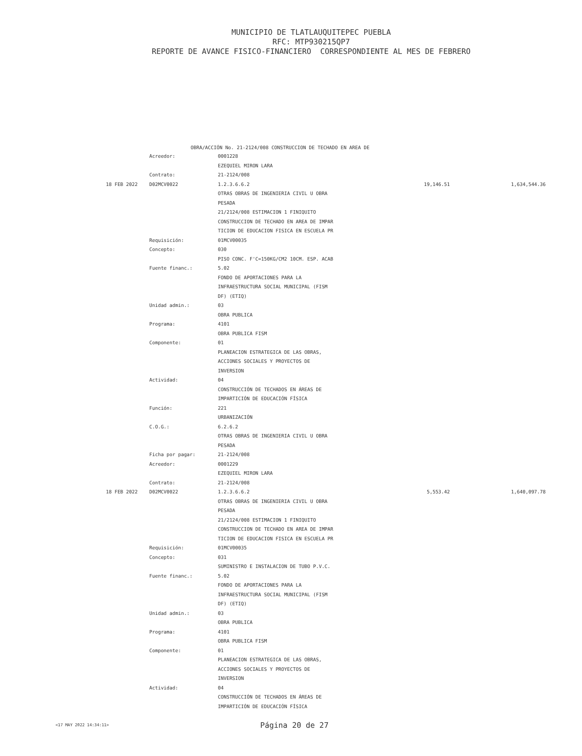MUNICIPIO DE TLATLAUQUITEPEC PUEBLA
RFC: MTP930215QP7
REPORTE DE AVANCE FISICO-FINANCIERO CORRESPONDIENTE AL MES DE FEBRERO
OBRA/ACCIÓN No. 21-2124/008 CONSTRUCCION DE TECHADO EN AREA DE
| | Acreedor: | 0001228 | | |
| | | EZEQUIEL MIRON LARA | | |
| | Contrato: | 21-2124/008 | | |
| 18 FEB 2022 | D02MCV0022 | 1.2.3.6.6.2 | 19,146.51 | 1,634,544.36 |
| | | OTRAS OBRAS DE INGENIERIA CIVIL U OBRA | | |
| | | PESADA | | |
| | | 21/2124/008 ESTIMACION 1 FINIQUITO | | |
| | | CONSTRUCCION DE TECHADO EN AREA DE IMPAR | | |
| | | TICION DE EDUCACION FISICA EN ESCUELA PR | | |
| | Requisición: | 01MCV00035 | | |
| | Concepto: | 030 | | |
| | | PISO CONC. F'C=150KG/CM2 10CM. ESP. ACAB | | |
| | Fuente financ.: | 5.02 | | |
| | | FONDO DE APORTACIONES PARA LA | | |
| | | INFRAESTRUCTURA SOCIAL MUNICIPAL (FISM | | |
| | | DF) (ETIQ) | | |
| | Unidad admin.: | 03 | | |
| | | OBRA PUBLICA | | |
| | Programa: | 4101 | | |
| | | OBRA PUBLICA FISM | | |
| | Componente: | 01 | | |
| | | PLANEACION ESTRATEGICA DE LAS OBRAS, | | |
| | | ACCIONES SOCIALES Y PROYECTOS DE | | |
| | | INVERSION | | |
| | Actividad: | 04 | | |
| | | CONSTRUCCIÓN DE TECHADOS EN ÁREAS DE | | |
| | | IMPARTICIÓN DE EDUCACIÓN FÍSICA | | |
| | Función: | 221 | | |
| | | URBANIZACIÓN | | |
| | C.O.G.: | 6.2.6.2 | | |
| | | OTRAS OBRAS DE INGENIERIA CIVIL U OBRA | | |
| | | PESADA | | |
| | Ficha por pagar: | 21-2124/008 | | |
| | Acreedor: | 0001229 | | |
| | | EZEQUIEL MIRON LARA | | |
| | Contrato: | 21-2124/008 | | |
| 18 FEB 2022 | D02MCV0022 | 1.2.3.6.6.2 | 5,553.42 | 1,640,097.78 |
| | | OTRAS OBRAS DE INGENIERIA CIVIL U OBRA | | |
| | | PESADA | | |
| | | 21/2124/008 ESTIMACION 1 FINIQUITO | | |
| | | CONSTRUCCION DE TECHADO EN AREA DE IMPAR | | |
| | | TICION DE EDUCACION FISICA EN ESCUELA PR | | |
| | Requisición: | 01MCV00035 | | |
| | Concepto: | 031 | | |
| | | SUMINISTRO E INSTALACION DE TUBO P.V.C. | | |
| | Fuente financ.: | 5.02 | | |
| | | FONDO DE APORTACIONES PARA LA | | |
| | | INFRAESTRUCTURA SOCIAL MUNICIPAL (FISM | | |
| | | DF) (ETIQ) | | |
| | Unidad admin.: | 03 | | |
| | | OBRA PUBLICA | | |
| | Programa: | 4101 | | |
| | | OBRA PUBLICA FISM | | |
| | Componente: | 01 | | |
| | | PLANEACION ESTRATEGICA DE LAS OBRAS, | | |
| | | ACCIONES SOCIALES Y PROYECTOS DE | | |
| | | INVERSION | | |
| | Actividad: | 04 | | |
| | | CONSTRUCCIÓN DE TECHADOS EN ÁREAS DE | | |
| | | IMPARTICIÓN DE EDUCACIÓN FÍSICA | | |
<17 MAY 2022 14:34:11> Página 20 de 27